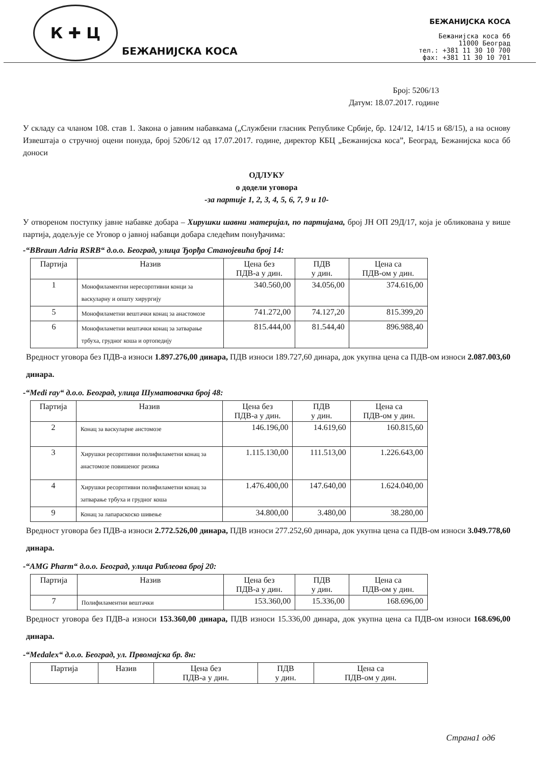К ✚ Ц
БЕЖАНИЈСКА КОСА
БЕЖАНИЈСКА КОСА
Бежанијска коса бб
11000 Београд
тел.: +381 11 30 10 700
фах: +381 11 30 10 701
Број: 5206/13
Датум: 18.07.2017. године
У складу са чланом 108. став 1. Закона о јавним набавкама („Службени гласник Републике Србије, бр. 124/12, 14/15 и 68/15), а на основу Извештаја о стручној оцени понуда, број 5206/12 од 17.07.2017. године, директор КБЦ „Бежанијска коса”, Београд, Бежанијска коса бб доноси
ОДЛУКУ
о додели уговора
-за партије 1, 2, 3, 4, 5, 6, 7, 9 и 10-
У отвореном поступку јавне набавке добара – Хирушки шавни материјал, по партијама, број ЈН ОП 29Д/17, која је обликована у више партија, додељује се Уговор о јавној набавци добара следећим понуђачима:
-“BBraun Adria RSRB“ д.о.о. Београд, улица Ђорђа Станојевића број 14:
| Партија | Назив | Цена без ПДВ-а у дин. | ПДВ у дин. | Цена са ПДВ-ом у дин. |
| --- | --- | --- | --- | --- |
| 1 | Монофиламентни нересорптивни конци за васкуларну и општу хирургију | 340.560,00 | 34.056,00 | 374.616,00 |
| 5 | Монофиламетни вештачки конац за анастомозе | 741.272,00 | 74.127,20 | 815.399,20 |
| 6 | Монофиламетни вештачки конац за затварање трбуха, грудног коша и ортопедију | 815.444,00 | 81.544,40 | 896.988,40 |
Вредност уговора без ПДВ-а износи 1.897.276,00 динара, ПДВ износи 189.727,60 динара, док укупна цена са ПДВ-ом износи 2.087.003,60 динара.
-“Medi ray“ д.о.о. Београд, улица Шуматовачка број 48:
| Партија | Назив | Цена без ПДВ-а у дин. | ПДВ у дин. | Цена са ПДВ-ом у дин. |
| --- | --- | --- | --- | --- |
| 2 | Конац за васкуларне анстомозе | 146.196,00 | 14.619,60 | 160.815,60 |
| 3 | Хирушки ресорптивни полифиламетни конац за анастомозе повишеног ризика | 1.115.130,00 | 111.513,00 | 1.226.643,00 |
| 4 | Хирушки ресорптивни полифиламетни конац за затварање трбуха и грудног коша | 1.476.400,00 | 147.640,00 | 1.624.040,00 |
| 9 | Конац за лапараскоско шивење | 34.800,00 | 3.480,00 | 38.280,00 |
Вредност уговора без ПДВ-а износи 2.772.526,00 динара, ПДВ износи 277.252,60 динара, док укупна цена са ПДВ-ом износи 3.049.778,60 динара.
-“AMG Pharm“ д.о.о. Београд, улица Раблеова број 20:
| Партија | Назив | Цена без ПДВ-а у дин. | ПДВ у дин. | Цена са ПДВ-ом у дин. |
| --- | --- | --- | --- | --- |
| 7 | Полифиламентни вештачки | 153.360,00 | 15.336,00 | 168.696,00 |
Вредност уговора без ПДВ-а износи 153.360,00 динара, ПДВ износи 15.336,00 динара, док укупна цена са ПДВ-ом износи 168.696,00 динара.
-“Medalex“ д.о.о. Београд, ул. Првомајска бр. 8н:
| Партија | Назив | Цена без ПДВ-а у дин. | ПДВ у дин. | Цена са ПДВ-ом у дин. |
| --- | --- | --- | --- | --- |
Страна1 од6